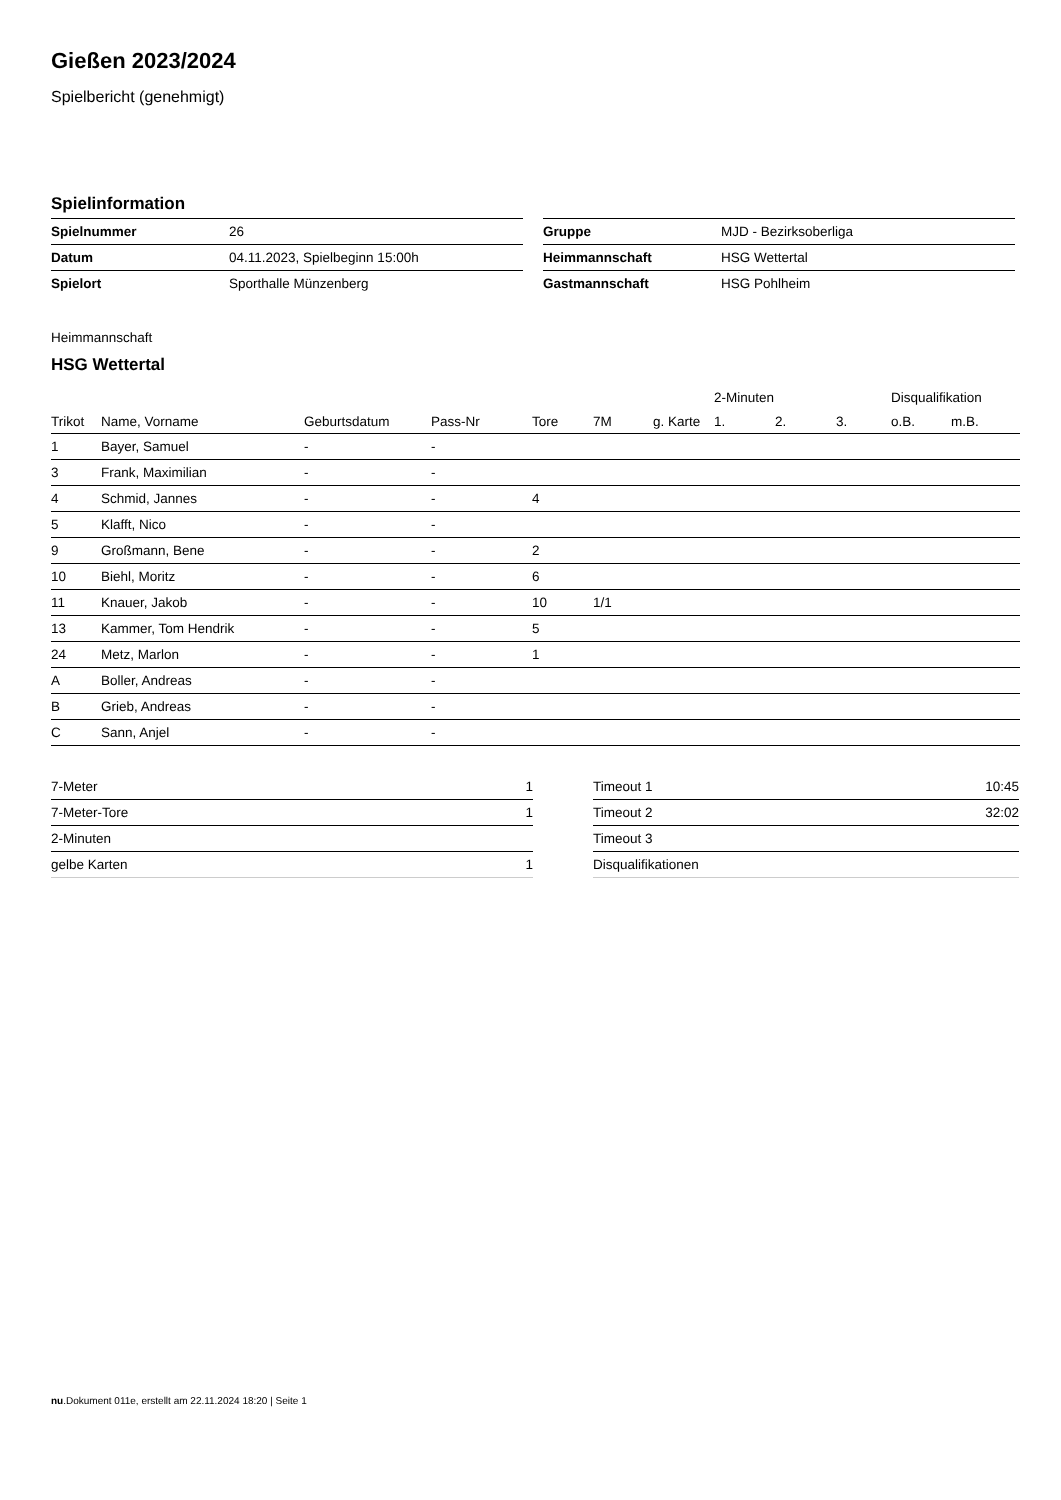Gießen 2023/2024
Spielbericht (genehmigt)
Spielinformation
| Spielnummer | 26 |
| Datum | 04.11.2023, Spielbeginn 15:00h |
| Spielort | Sporthalle Münzenberg |
| Gruppe | MJD - Bezirksoberliga |
| Heimmannschaft | HSG Wettertal |
| Gastmannschaft | HSG Pohlheim |
Heimmannschaft
HSG Wettertal
| | | | | | | | 2-Minuten | | | Disqualifikation | |
| --- | --- | --- | --- | --- | --- | --- | --- | --- | --- | --- | --- |
| Trikot | Name, Vorname | Geburtsdatum | Pass-Nr | Tore | 7M | g. Karte | 1. | 2. | 3. | o.B. | m.B. |
| 1 | Bayer, Samuel | - | - | | | | | | | | |
| 3 | Frank, Maximilian | - | - | | | | | | | | |
| 4 | Schmid, Jannes | - | - | 4 | | | | | | | |
| 5 | Klafft, Nico | - | - | | | | | | | | |
| 9 | Großmann, Bene | - | - | 2 | | | | | | | |
| 10 | Biehl, Moritz | - | - | 6 | | | | | | | |
| 11 | Knauer, Jakob | - | - | 10 | 1/1 | | | | | | |
| 13 | Kammer, Tom Hendrik | - | - | 5 | | | | | | | |
| 24 | Metz, Marlon | - | - | 1 | | | | | | | |
| A | Boller, Andreas | - | - | | | | | | | | |
| B | Grieb, Andreas | - | - | | | | | | | | |
| C | Sann, Anjel | - | - | | | | | | | | |
| 7-Meter | 1 |
| 7-Meter-Tore | 1 |
| 2-Minuten | |
| gelbe Karten | 1 |
| Timeout 1 | 10:45 |
| Timeout 2 | 32:02 |
| Timeout 3 | |
| Disqualifikationen | |
nu.Dokument 011e, erstellt am 22.11.2024 18:20 | Seite 1